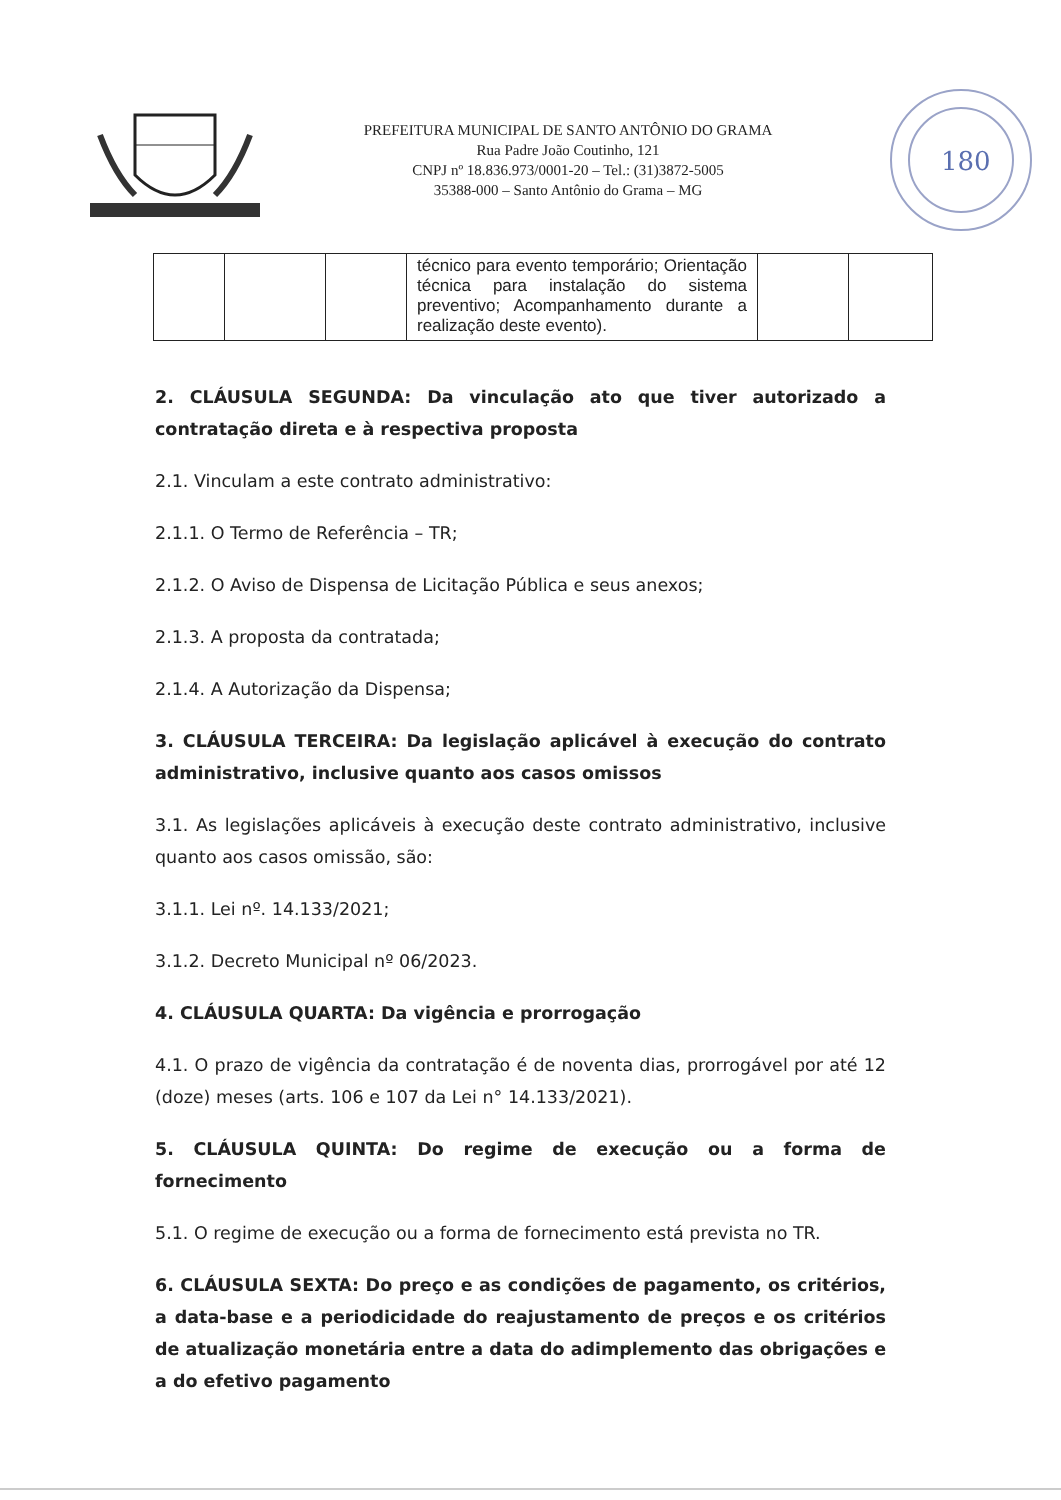PREFEITURA MUNICIPAL DE SANTO ANTÔNIO DO GRAMA
Rua Padre João Coutinho, 121
CNPJ nº 18.836.973/0001-20 – Tel.: (31)3872-5005
35388-000 – Santo Antônio do Grama – MG
180
| | | | técnico para evento temporário; Orientação técnica para instalação do sistema preventivo; Acompanhamento durante a realização deste evento). | | |
2. CLÁUSULA SEGUNDA: Da vinculação ato que tiver autorizado a contratação direta e à respectiva proposta
2.1. Vinculam a este contrato administrativo:
2.1.1. O Termo de Referência – TR;
2.1.2. O Aviso de Dispensa de Licitação Pública e seus anexos;
2.1.3. A proposta da contratada;
2.1.4. A Autorização da Dispensa;
3. CLÁUSULA TERCEIRA: Da legislação aplicável à execução do contrato administrativo, inclusive quanto aos casos omissos
3.1. As legislações aplicáveis à execução deste contrato administrativo, inclusive quanto aos casos omissão, são:
3.1.1. Lei nº. 14.133/2021;
3.1.2. Decreto Municipal nº 06/2023.
4. CLÁUSULA QUARTA: Da vigência e prorrogação
4.1. O prazo de vigência da contratação é de noventa dias, prorrogável por até 12 (doze) meses (arts. 106 e 107 da Lei n° 14.133/2021).
5. CLÁUSULA QUINTA: Do regime de execução ou a forma de fornecimento
5.1. O regime de execução ou a forma de fornecimento está prevista no TR.
6. CLÁUSULA SEXTA: Do preço e as condições de pagamento, os critérios, a data-base e a periodicidade do reajustamento de preços e os critérios de atualização monetária entre a data do adimplemento das obrigações e a do efetivo pagamento